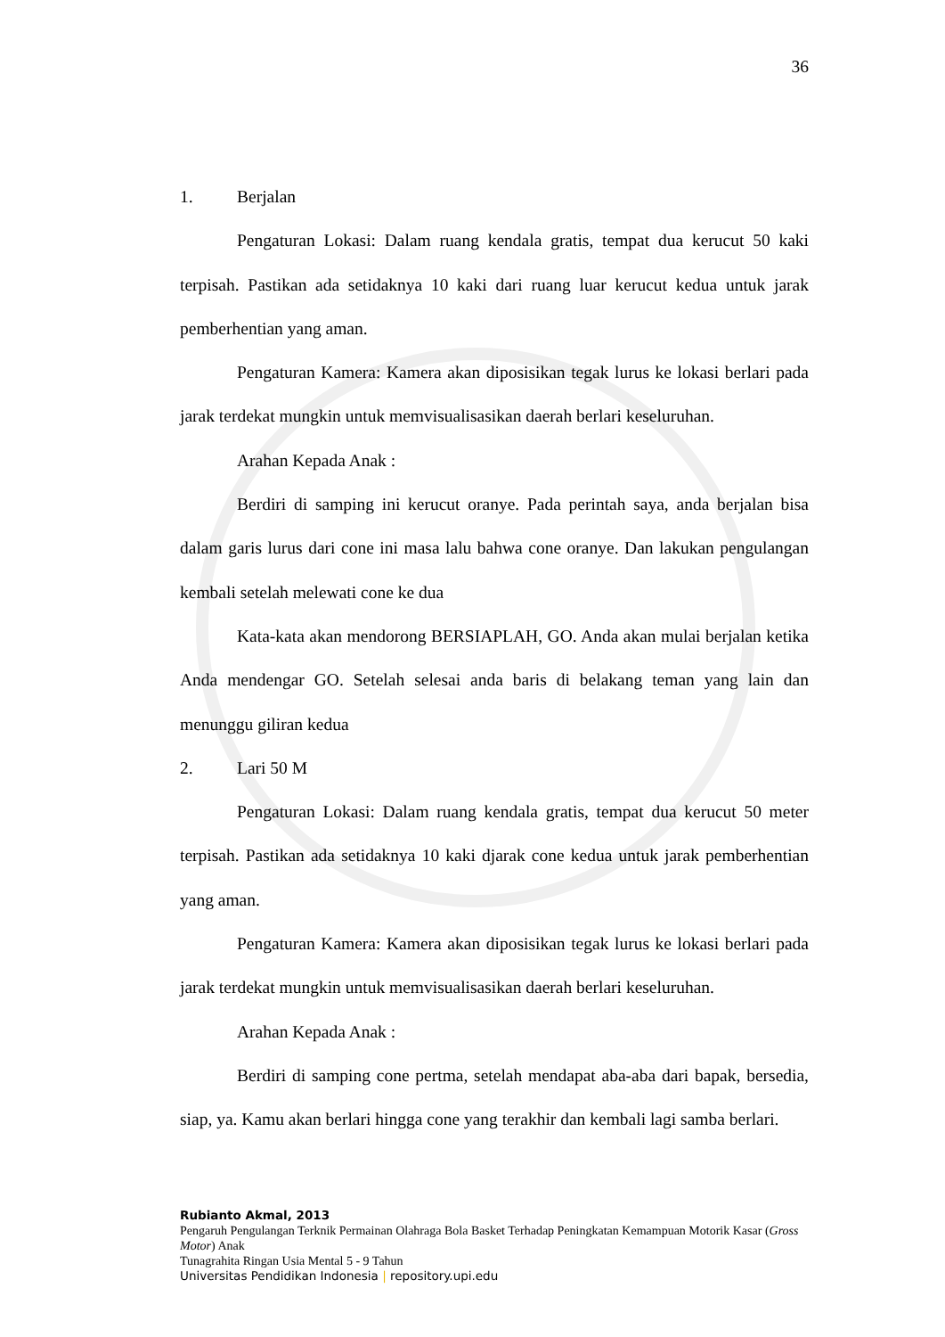36
1. Berjalan
Pengaturan Lokasi: Dalam ruang kendala gratis, tempat dua kerucut 50 kaki terpisah. Pastikan ada setidaknya 10 kaki dari ruang luar kerucut kedua untuk jarak pemberhentian yang aman.
Pengaturan Kamera: Kamera akan diposisikan tegak lurus ke lokasi berlari pada jarak terdekat mungkin untuk memvisualisasikan daerah berlari keseluruhan.
Arahan Kepada Anak :
Berdiri di samping ini kerucut oranye. Pada perintah saya, anda berjalan bisa dalam garis lurus dari cone ini masa lalu bahwa cone oranye. Dan lakukan pengulangan kembali setelah melewati cone ke dua
Kata-kata akan mendorong BERSIAPLAH, GO. Anda akan mulai berjalan ketika Anda mendengar GO. Setelah selesai anda baris di belakang teman yang lain dan menunggu giliran kedua
2. Lari 50 M
Pengaturan Lokasi: Dalam ruang kendala gratis, tempat dua kerucut 50 meter terpisah. Pastikan ada setidaknya 10 kaki djarak cone kedua untuk jarak pemberhentian yang aman.
Pengaturan Kamera: Kamera akan diposisikan tegak lurus ke lokasi berlari pada jarak terdekat mungkin untuk memvisualisasikan daerah berlari keseluruhan.
Arahan Kepada Anak :
Berdiri di samping cone pertma, setelah mendapat aba-aba dari bapak, bersedia, siap, ya. Kamu akan berlari hingga cone yang terakhir dan kembali lagi samba berlari.
Rubianto Akmal, 2013
Pengaruh Pengulangan Terknik Permainan Olahraga Bola Basket Terhadap Peningkatan Kemampuan Motorik Kasar (Gross Motor) Anak
Tunagrahita Ringan Usia Mental 5 - 9 Tahun
Universitas Pendidikan Indonesia | repository.upi.edu